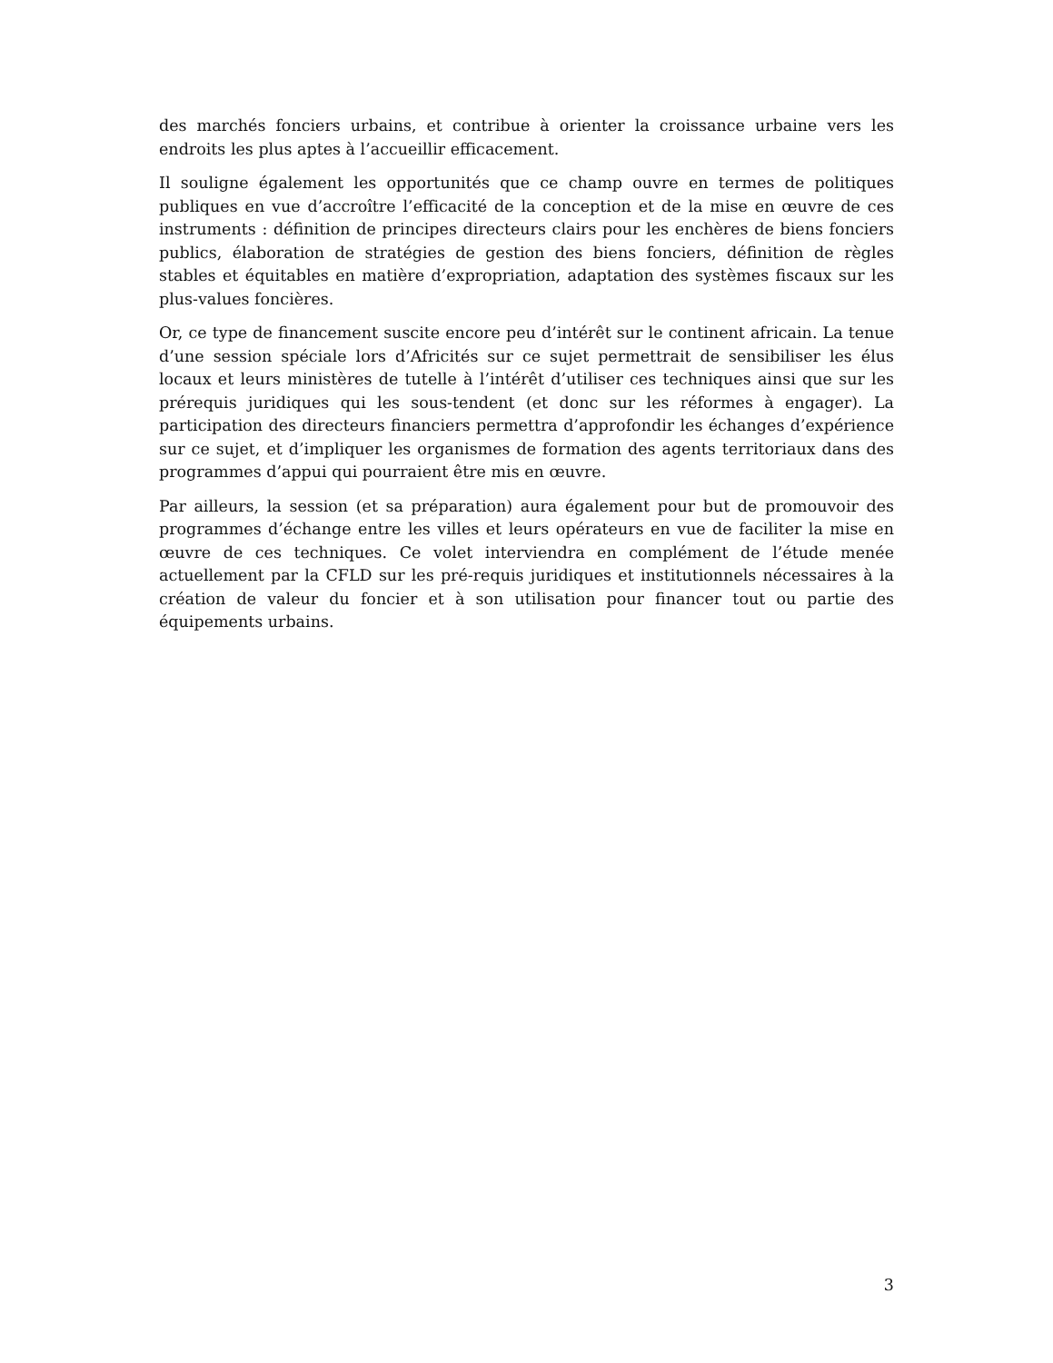des marchés fonciers urbains, et contribue à orienter la croissance urbaine vers les endroits les plus aptes à l’accueillir efficacement.
Il souligne également les opportunités que ce champ ouvre en termes de politiques publiques en vue d’accroître l’efficacité de la conception et de la mise en œuvre de ces instruments : définition de principes directeurs clairs pour les enchères de biens fonciers publics, élaboration de stratégies de gestion des biens fonciers, définition de règles stables et équitables en matière d’expropriation, adaptation des systèmes fiscaux sur les plus-values foncières.
Or, ce type de financement suscite encore peu d’intérêt sur le continent africain. La tenue d’une session spéciale lors d’Africités sur ce sujet permettrait de sensibiliser les élus locaux et leurs ministères de tutelle à l’intérêt d’utiliser ces techniques ainsi que sur les prérequis juridiques qui les sous-tendent (et donc sur les réformes à engager). La participation des directeurs financiers permettra d’approfondir les échanges d’expérience sur ce sujet, et d’impliquer les organismes de formation des agents territoriaux dans des programmes d’appui qui pourraient être mis en œuvre.
Par ailleurs, la session (et sa préparation) aura également pour but de promouvoir des programmes d’échange entre les villes et leurs opérateurs en vue de faciliter la mise en œuvre de ces techniques. Ce volet interviendra en complément de l’étude menée actuellement par la CFLD sur les pré-requis juridiques et institutionnels nécessaires à la création de valeur du foncier et à son utilisation pour financer tout ou partie des équipements urbains.
3